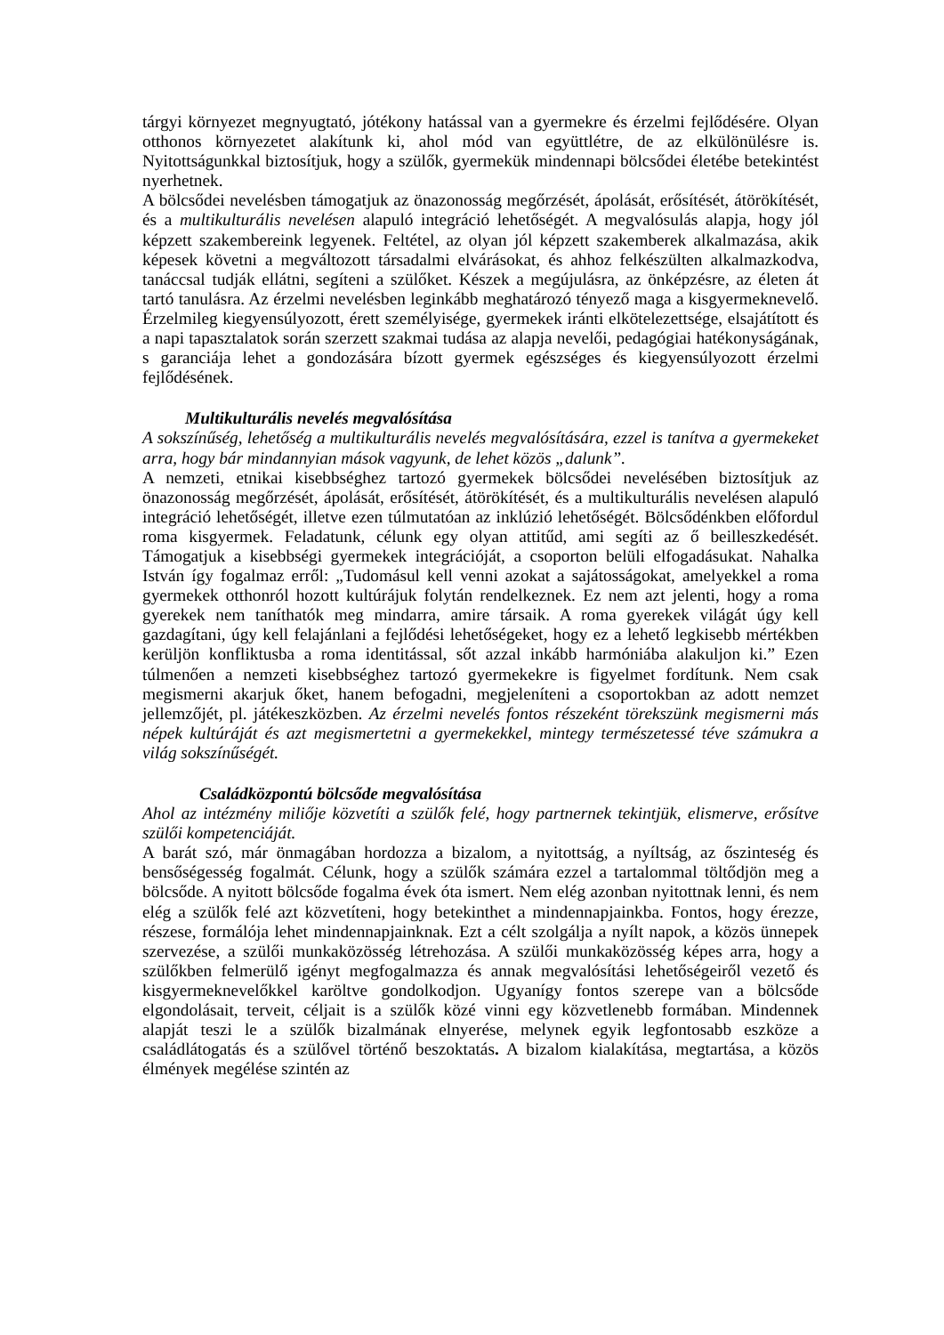tárgyi környezet megnyugtató, jótékony hatással van a gyermekre és érzelmi fejlődésére. Olyan otthonos környezetet alakítunk ki, ahol mód van együttlétre, de az elkülönülésre is. Nyitottságunkkal biztosítjuk, hogy a szülők, gyermekük mindennapi bölcsődei életébe betekintést nyerhetnek.
A bölcsődei nevelésben támogatjuk az önazonosság megőrzését, ápolását, erősítését, átörökítését, és a multikulturális nevelésen alapuló integráció lehetőségét. A megvalósulás alapja, hogy jól képzett szakembereink legyenek. Feltétel, az olyan jól képzett szakemberek alkalmazása, akik képesek követni a megváltozott társadalmi elvárásokat, és ahhoz felkészülten alkalmazkodva, tanáccsal tudják ellátni, segíteni a szülőket. Készek a megújulásra, az önképzésre, az életen át tartó tanulásra. Az érzelmi nevelésben leginkább meghatározó tényező maga a kisgyermeknevelő. Érzelmileg kiegyensúlyozott, érett személyisége, gyermekek iránti elkötelezettsége, elsajátított és a napi tapasztalatok során szerzett szakmai tudása az alapja nevelői, pedagógiai hatékonyságának, s garanciája lehet a gondozására bízott gyermek egészséges és kiegyensúlyozott érzelmi fejlődésének.
Multikulturális nevelés megvalósítása
A sokszínűség, lehetőség a multikulturális nevelés megvalósítására, ezzel is tanítva a gyermekeket arra, hogy bár mindannyian mások vagyunk, de lehet közös „dalunk”.
A nemzeti, etnikai kisebbséghez tartozó gyermekek bölcsődei nevelésében biztosítjuk az önazonosság megőrzését, ápolását, erősítését, átörökítését, és a multikulturális nevelésen alapuló integráció lehetőségét, illetve ezen túlmutatóan az inklúzió lehetőségét. Bölcsődénkben előfordul roma kisgyermek. Feladatunk, célunk egy olyan attitűd, ami segíti az ő beilleszkedését. Támogatjuk a kisebbségi gyermekek integrációját, a csoporton belüli elfogadásukat. Nahalka István így fogalmaz erről: „Tudomásul kell venni azokat a sajátosságokat, amelyekkel a roma gyermekek otthonról hozott kultúrájuk folytán rendelkeznek. Ez nem azt jelenti, hogy a roma gyerekek nem taníthatók meg mindarra, amire társaik. A roma gyerekek világát úgy kell gazdagítani, úgy kell felajánlani a fejlődési lehetőségeket, hogy ez a lehető legkisebb mértékben kerüljön konfliktusba a roma identitással, sőt azzal inkább harmóniába alakuljon ki.” Ezen túlmenően a nemzeti kisebbséghez tartozó gyermekekre is figyelmet fordítunk. Nem csak megismerni akarjuk őket, hanem befogadni, megjeleníteni a csoportokban az adott nemzet jellemzőjét, pl. játékeszközben. Az érzelmi nevelés fontos részeként törekszünk megismerni más népek kultúráját és azt megismertetni a gyermekekkel, mintegy természetessé téve számukra a világ sokszínűségét.
Családközpontú bölcsőde megvalósítása
Ahol az intézmény miliője közvetíti a szülők felé, hogy partnernek tekintjük, elismerve, erősítve szülői kompetenciáját.
A barát szó, már önmagában hordozza a bizalom, a nyitottság, a nyíltság, az őszinteség és bensőségesség fogalmát. Célunk, hogy a szülők számára ezzel a tartalommal töltődjön meg a bölcsőde. A nyitott bölcsőde fogalma évek óta ismert. Nem elég azonban nyitottnak lenni, és nem elég a szülők felé azt közvetíteni, hogy betekinthet a mindennapjainkba. Fontos, hogy érezze, részese, formálója lehet mindennapjainknak. Ezt a célt szolgálja a nyílt napok, a közös ünnepek szervezése, a szülői munkaközösség létrehozása. A szülői munkaközösség képes arra, hogy a szülőkben felmerülő igényt megfogalmazza és annak megvalósítási lehetőségeiről vezető és kisgyermeknevelőkkel karöltve gondolkodjon. Ugyanígy fontos szerepe van a bölcsőde elgondolásait, terveit, céljait is a szülők közé vinni egy közvetlenebb formában. Mindennek alapját teszi le a szülők bizalmának elnyerése, melynek egyik legfontosabb eszköze a családlátogatás és a szülővel történő beszoktatás. A bizalom kialakítása, megtartása, a közös élmények megélése szintén az